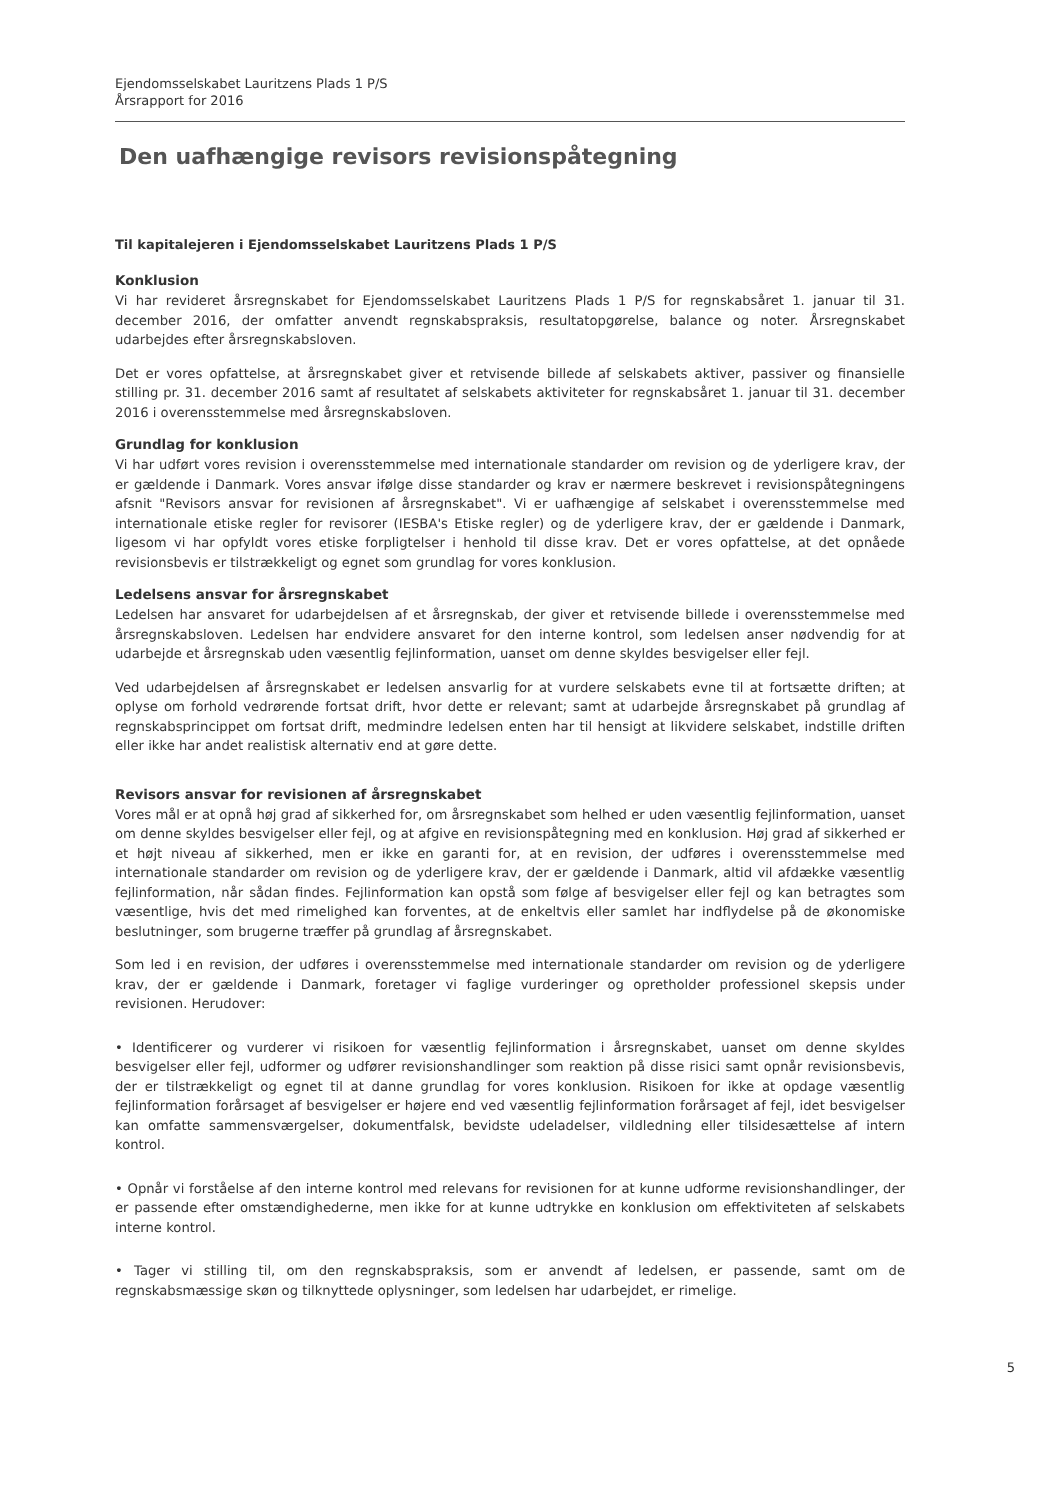Ejendomsselskabet Lauritzens Plads 1 P/S
Årsrapport for 2016
Den uafhængige revisors revisionspåtegning
Til kapitalejeren i Ejendomsselskabet Lauritzens Plads 1 P/S
Konklusion
Vi har revideret årsregnskabet for Ejendomsselskabet Lauritzens Plads 1 P/S for regnskabsåret 1. januar til 31. december 2016, der omfatter anvendt regnskabspraksis, resultatopgørelse, balance og noter. Årsregnskabet udarbejdes efter årsregnskabsloven.
Det er vores opfattelse, at årsregnskabet giver et retvisende billede af selskabets aktiver, passiver og finansielle stilling pr. 31. december 2016 samt af resultatet af selskabets aktiviteter for regnskabsåret 1. januar til 31. december 2016 i overensstemmelse med årsregnskabsloven.
Grundlag for konklusion
Vi har udført vores revision i overensstemmelse med internationale standarder om revision og de yderligere krav, der er gældende i Danmark. Vores ansvar ifølge disse standarder og krav er nærmere beskrevet i revisionspåtegningens afsnit "Revisors ansvar for revisionen af årsregnskabet". Vi er uafhængige af selskabet i overensstemmelse med internationale etiske regler for revisorer (IESBA's Etiske regler) og de yderligere krav, der er gældende i Danmark, ligesom vi har opfyldt vores etiske forpligtelser i henhold til disse krav. Det er vores opfattelse, at det opnåede revisionsbevis er tilstrækkeligt og egnet som grundlag for vores konklusion.
Ledelsens ansvar for årsregnskabet
Ledelsen har ansvaret for udarbejdelsen af et årsregnskab, der giver et retvisende billede i overensstemmelse med årsregnskabsloven. Ledelsen har endvidere ansvaret for den interne kontrol, som ledelsen anser nødvendig for at udarbejde et årsregnskab uden væsentlig fejlinformation, uanset om denne skyldes besvigelser eller fejl.
Ved udarbejdelsen af årsregnskabet er ledelsen ansvarlig for at vurdere selskabets evne til at fortsætte driften; at oplyse om forhold vedrørende fortsat drift, hvor dette er relevant; samt at udarbejde årsregnskabet på grundlag af regnskabsprincippet om fortsat drift, medmindre ledelsen enten har til hensigt at likvidere selskabet, indstille driften eller ikke har andet realistisk alternativ end at gøre dette.
Revisors ansvar for revisionen af årsregnskabet
Vores mål er at opnå høj grad af sikkerhed for, om årsregnskabet som helhed er uden væsentlig fejlinformation, uanset om denne skyldes besvigelser eller fejl, og at afgive en revisionspåtegning med en konklusion. Høj grad af sikkerhed er et højt niveau af sikkerhed, men er ikke en garanti for, at en revision, der udføres i overensstemmelse med internationale standarder om revision og de yderligere krav, der er gældende i Danmark, altid vil afdække væsentlig fejlinformation, når sådan findes. Fejlinformation kan opstå som følge af besvigelser eller fejl og kan betragtes som væsentlige, hvis det med rimelighed kan forventes, at de enkeltvis eller samlet har indflydelse på de økonomiske beslutninger, som brugerne træffer på grundlag af årsregnskabet.
Som led i en revision, der udføres i overensstemmelse med internationale standarder om revision og de yderligere krav, der er gældende i Danmark, foretager vi faglige vurderinger og opretholder professionel skepsis under revisionen. Herudover:
• Identificerer og vurderer vi risikoen for væsentlig fejlinformation i årsregnskabet, uanset om denne skyldes besvigelser eller fejl, udformer og udfører revisionshandlinger som reaktion på disse risici samt opnår revisionsbevis, der er tilstrækkeligt og egnet til at danne grundlag for vores konklusion. Risikoen for ikke at opdage væsentlig fejlinformation forårsaget af besvigelser er højere end ved væsentlig fejlinformation forårsaget af fejl, idet besvigelser kan omfatte sammensværgelser, dokumentfalsk, bevidste udeladelser, vildledning eller tilsidesættelse af intern kontrol.
• Opnår vi forståelse af den interne kontrol med relevans for revisionen for at kunne udforme revisionshandlinger, der er passende efter omstændighederne, men ikke for at kunne udtrykke en konklusion om effektiviteten af selskabets interne kontrol.
• Tager vi stilling til, om den regnskabspraksis, som er anvendt af ledelsen, er passende, samt om de regnskabsmæssige skøn og tilknyttede oplysninger, som ledelsen har udarbejdet, er rimelige.
5